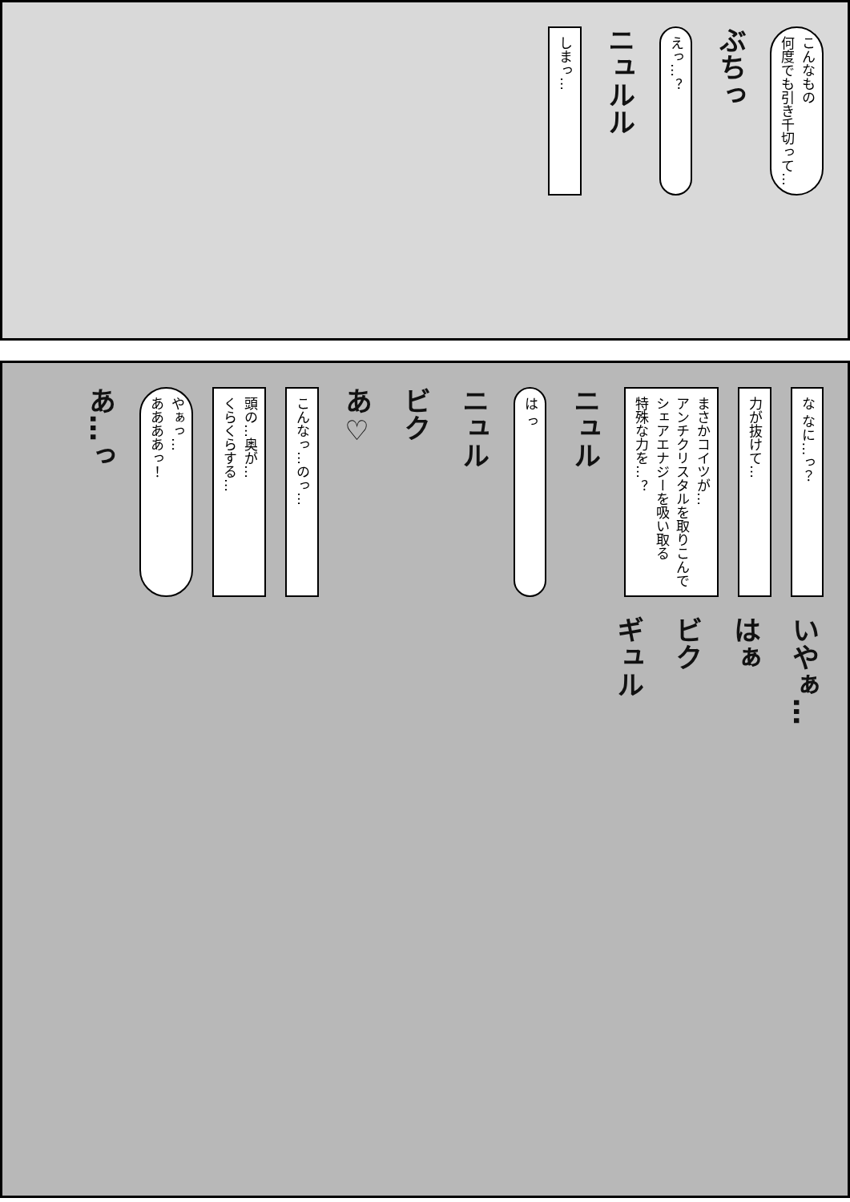こんなもの
何度でも引き千切って…
ぶちっ
えっ…？
ニュルル
しまっ…
な なに…っ？
力が抜けて…
まさかコイツが…
アンチクリスタルを取りこんで
シェアエナジーを吸い取る
特殊な力を…？
ニュル
は っ
ニュル
ビク
あ♡
こんなっ…のっ…
頭の…奥が…
くらくらする…
やぁっ…
ああああっ！
あ…っ
いやぁ…
はぁ
ビク
ギュル